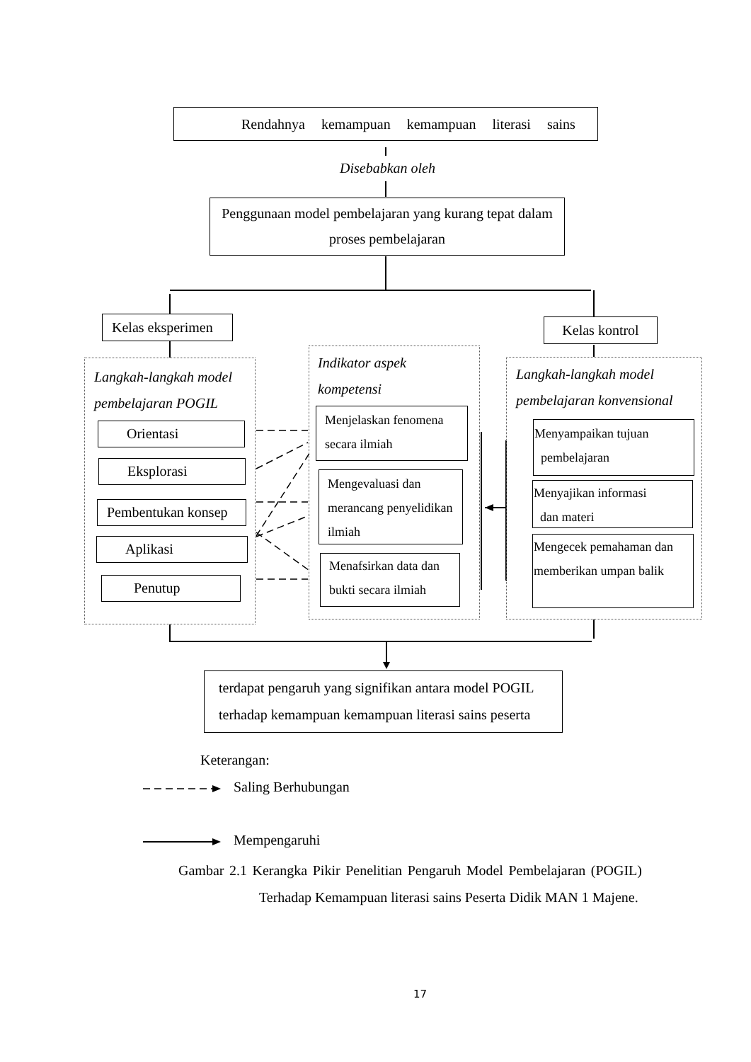Rendahnya kemampuan kemampuan literasi sains
Disebabkan oleh
Penggunaan model pembelajaran yang kurang tepat dalam proses pembelajaran
Kelas eksperimen
Kelas kontrol
Langkah-langkah model pembelajaran POGIL
Orientasi
Eksplorasi
Pembentukan konsep
Aplikasi
Penutup
Indikator aspek kompetensi
Menjelaskan fenomena secara ilmiah
Mengevaluasi dan merancang penyelidikan ilmiah
Menafsirkan data dan bukti secara ilmiah
Langkah-langkah model pembelajaran konvensional
Menyampaikan tujuan
pembelajaran
Menyajikan informasi
dan materi
Mengecek pemahaman dan memberikan umpan balik
terdapat pengaruh yang signifikan antara model POGIL terhadap kemampuan kemampuan literasi sains peserta
Keterangan:
Saling Berhubungan
Mempengaruhi
Gambar 2.1 Kerangka Pikir Penelitian Pengaruh Model Pembelajaran (POGIL) Terhadap Kemampuan literasi sains Peserta Didik MAN 1 Majene.
17